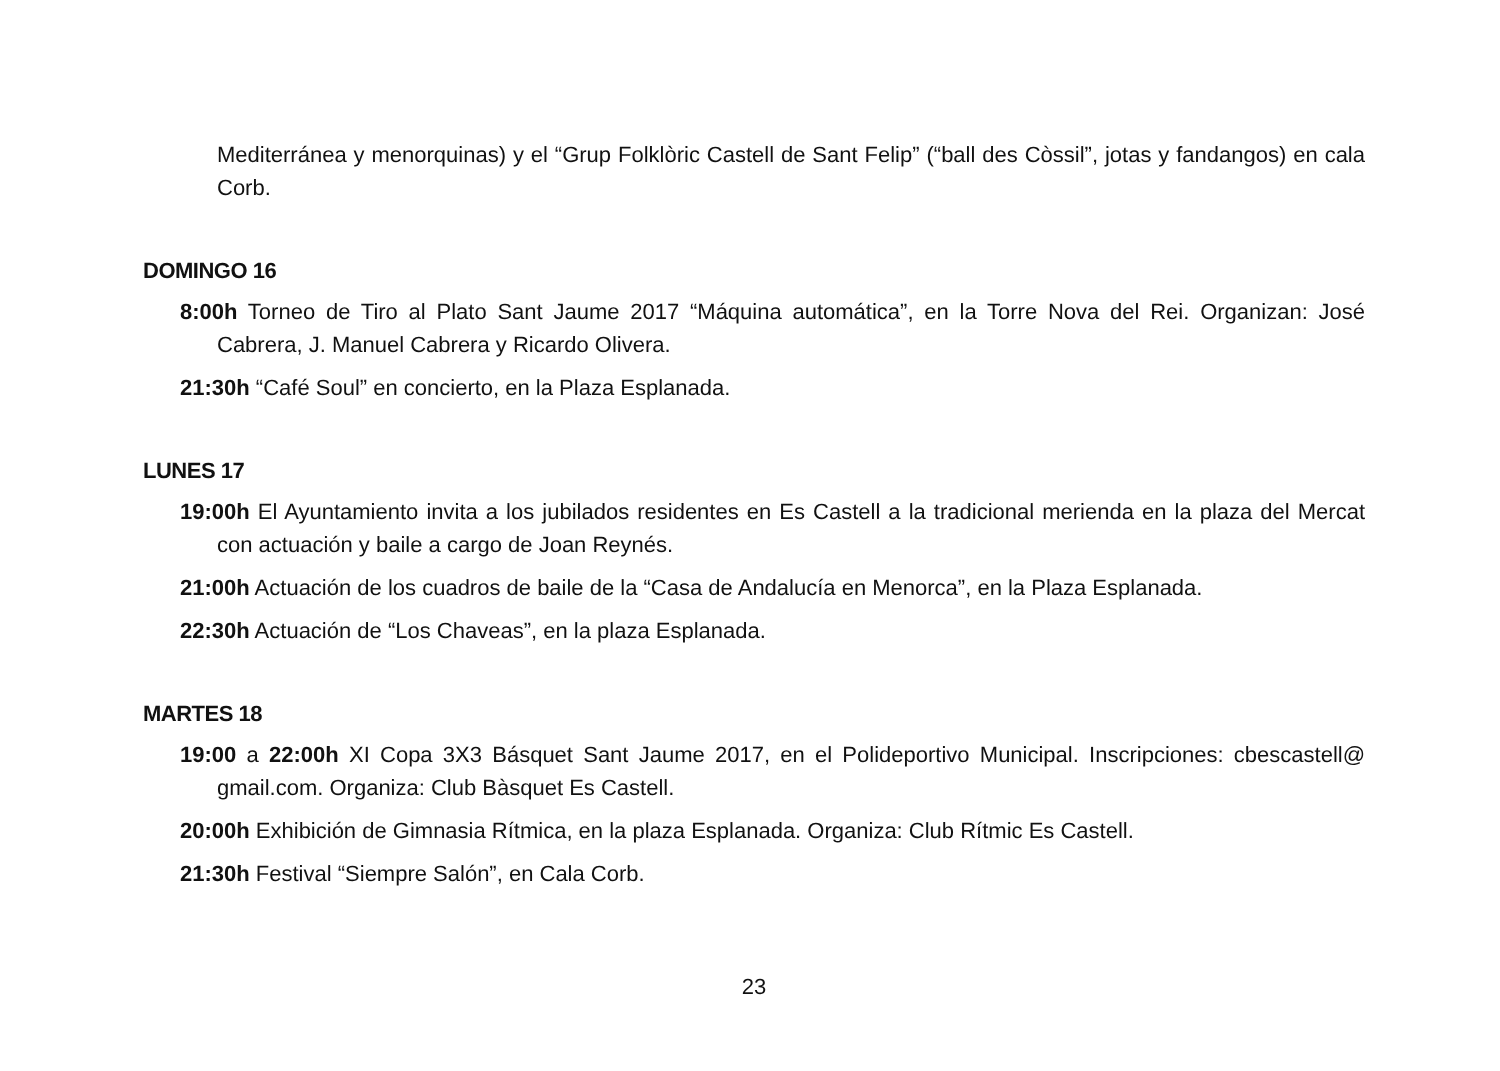Mediterránea y menorquinas) y el “Grup Folklòric Castell de Sant Felip” (“ball des Còssil”, jotas y fandangos) en cala Corb.
DOMINGO 16
8:00h Torneo de Tiro al Plato Sant Jaume 2017 “Máquina automática”, en la Torre Nova del Rei. Organizan: José Cabrera, J. Manuel Cabrera y Ricardo Olivera.
21:30h “Café Soul” en concierto, en la Plaza Esplanada.
LUNES 17
19:00h El Ayuntamiento invita a los jubilados residentes en Es Castell a la tradicional merienda en la plaza del Mercat con actuación y baile a cargo de Joan Reynés.
21:00h Actuación de los cuadros de baile de la “Casa de Andalucía en Menorca”, en la Plaza Esplanada.
22:30h Actuación de “Los Chaveas”, en la plaza Esplanada.
MARTES 18
19:00 a 22:00h XI Copa 3X3 Básquet Sant Jaume 2017, en el Polideportivo Municipal. Inscripciones: cbescastell@ gmail.com. Organiza: Club Bàsquet Es Castell.
20:00h Exhibición de Gimnasia Rítmica, en la plaza Esplanada. Organiza: Club Rítmic Es Castell.
21:30h Festival “Siempre Salón”, en Cala Corb.
23